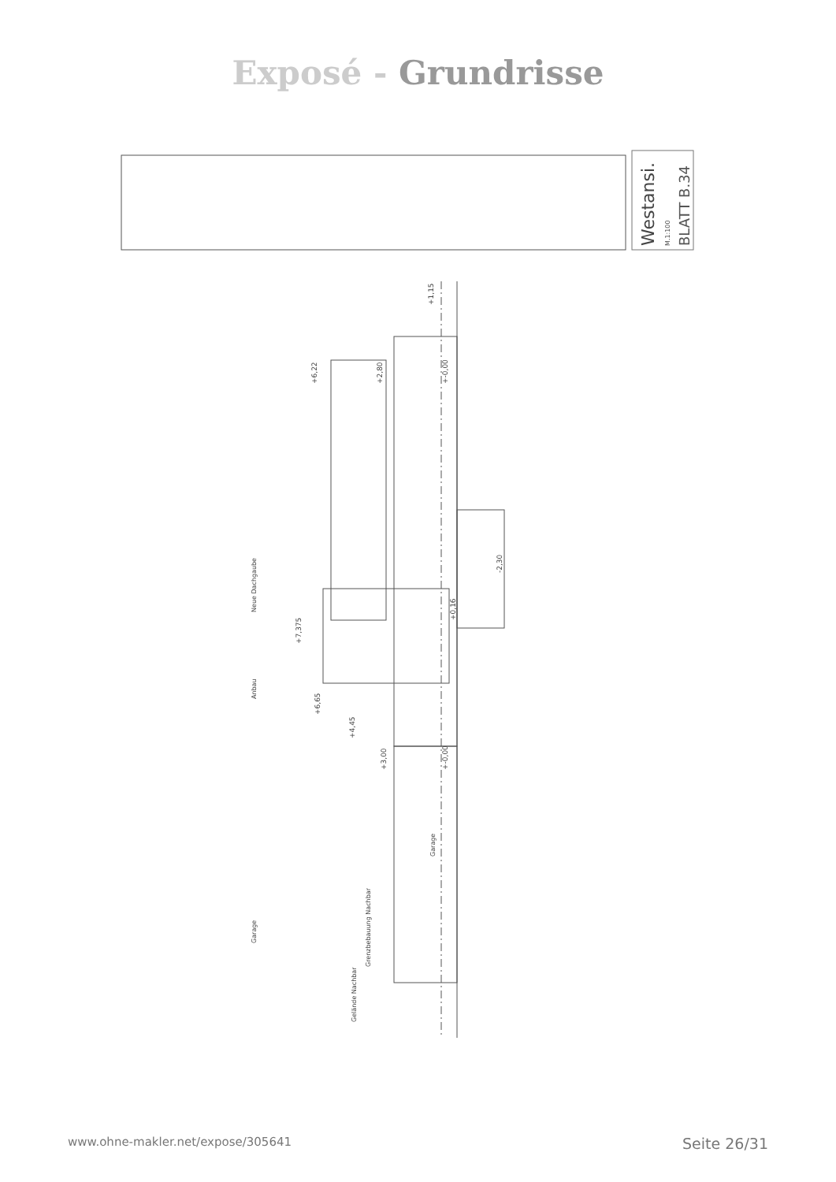Exposé - Grundrisse
Westansi.
M.1:100
BLATT B.34
Neue Dachgaube
Anbau
Garage
Gelände Nachbar
Grenzbebauung Nachbar
Garage
+1,15
+6,22
+2,80
+-0,00
+7,375
+0,16
-2,30
+6,65
+4,45
+3,00
+-0,00
www.ohne-makler.net/expose/305641 Seite 26/31